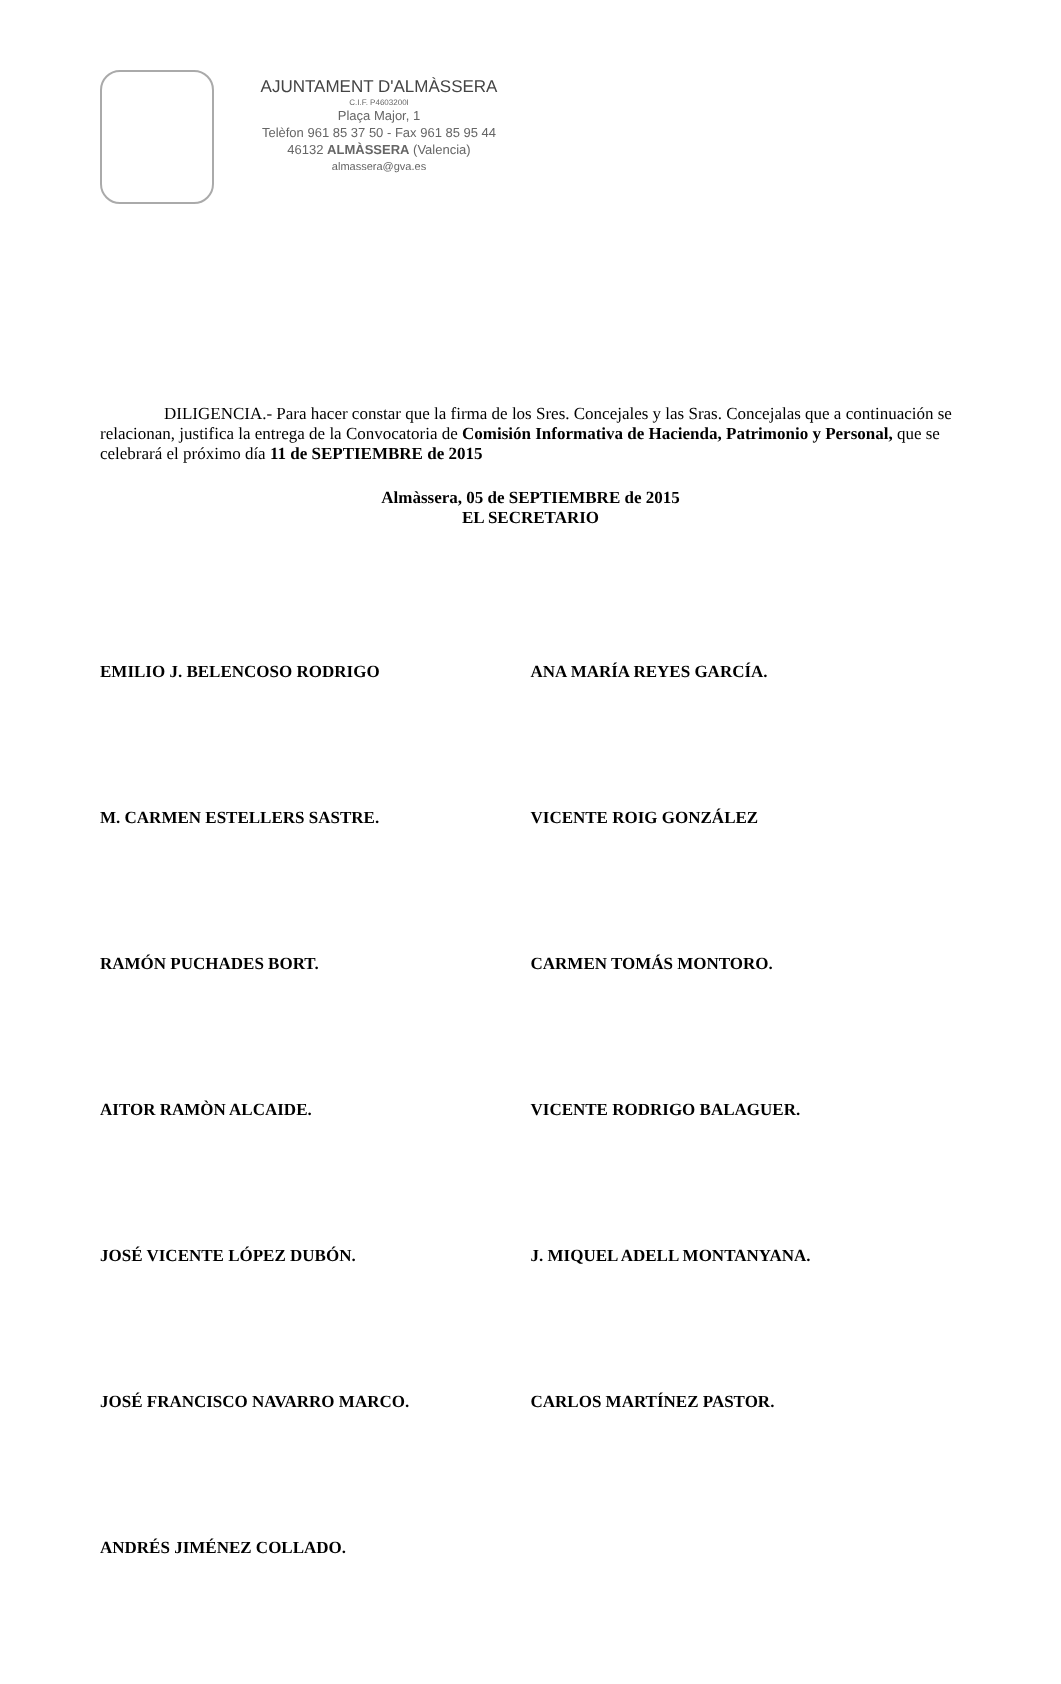AJUNTAMENT D'ALMÀSSERA
C.I.F. P4603200I
Plaça Major, 1
Telèfon 961 85 37 50 - Fax 961 85 95 44
46132 ALMÀSSERA (Valencia)
almassera@gva.es
DILIGENCIA.- Para hacer constar que la firma de los Sres. Concejales y las Sras. Concejalas que a continuación se relacionan, justifica la entrega de la Convocatoria de Comisión Informativa de Hacienda, Patrimonio y Personal, que se celebrará el próximo día 11 de SEPTIEMBRE de 2015
Almàssera, 05 de SEPTIEMBRE de 2015
EL SECRETARIO
EMILIO J. BELENCOSO RODRIGO ANA MARÍA REYES GARCÍA.
M. CARMEN ESTELLERS SASTRE. VICENTE ROIG GONZÁLEZ
RAMÓN PUCHADES BORT. CARMEN TOMÁS MONTORO.
AITOR RAMÒN ALCAIDE. VICENTE RODRIGO BALAGUER.
JOSÉ VICENTE LÓPEZ DUBÓN. J. MIQUEL ADELL MONTANYANA.
JOSÉ FRANCISCO NAVARRO MARCO. CARLOS MARTÍNEZ PASTOR.
ANDRÉS JIMÉNEZ COLLADO.